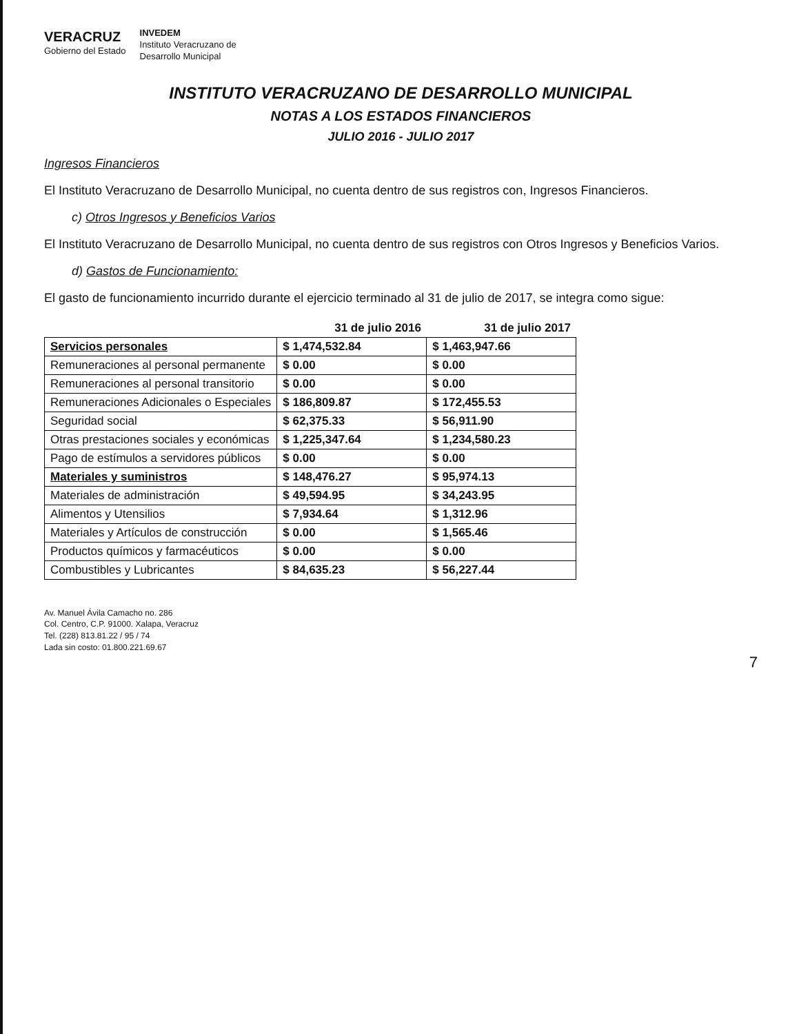VERACRUZ
Gobierno del Estado
INVEDEM
Instituto Veracruzano de
Desarrollo Municipal
INSTITUTO VERACRUZANO DE DESARROLLO MUNICIPAL
NOTAS A LOS ESTADOS FINANCIEROS
JULIO 2016 - JULIO 2017
Ingresos Financieros
El Instituto Veracruzano de Desarrollo Municipal, no cuenta dentro de sus registros con, Ingresos Financieros.
c) Otros Ingresos y Beneficios Varios
El Instituto Veracruzano de Desarrollo Municipal, no cuenta dentro de sus registros con Otros Ingresos y Beneficios Varios.
d) Gastos de Funcionamiento:
El gasto de funcionamiento incurrido durante el ejercicio terminado al 31 de julio de 2017, se integra como sigue:
| | 31 de julio 2016 | 31 de julio 2017 |
| --- | --- | --- |
| Servicios personales | $ 1,474,532.84 | $ 1,463,947.66 |
| Remuneraciones al personal permanente | $ 0.00 | $ 0.00 |
| Remuneraciones al personal transitorio | $ 0.00 | $ 0.00 |
| Remuneraciones Adicionales o Especiales | $ 186,809.87 | $ 172,455.53 |
| Seguridad social | $ 62,375.33 | $ 56,911.90 |
| Otras prestaciones sociales y económicas | $ 1,225,347.64 | $ 1,234,580.23 |
| Pago de estímulos a servidores públicos | $ 0.00 | $ 0.00 |
| Materiales y suministros | $ 148,476.27 | $ 95,974.13 |
| Materiales de administración | $ 49,594.95 | $ 34,243.95 |
| Alimentos y Utensilios | $ 7,934.64 | $ 1,312.96 |
| Materiales y Artículos de construcción | $ 0.00 | $ 1,565.46 |
| Productos químicos y farmacéuticos | $ 0.00 | $ 0.00 |
| Combustibles y Lubricantes | $ 84,635.23 | $ 56,227.44 |
Av. Manuel Ávila Camacho no. 286
Col. Centro, C.P. 91000. Xalapa, Veracruz
Tel. (228) 813.81.22 / 95 / 74
Lada sin costo: 01.800.221.69.67
7